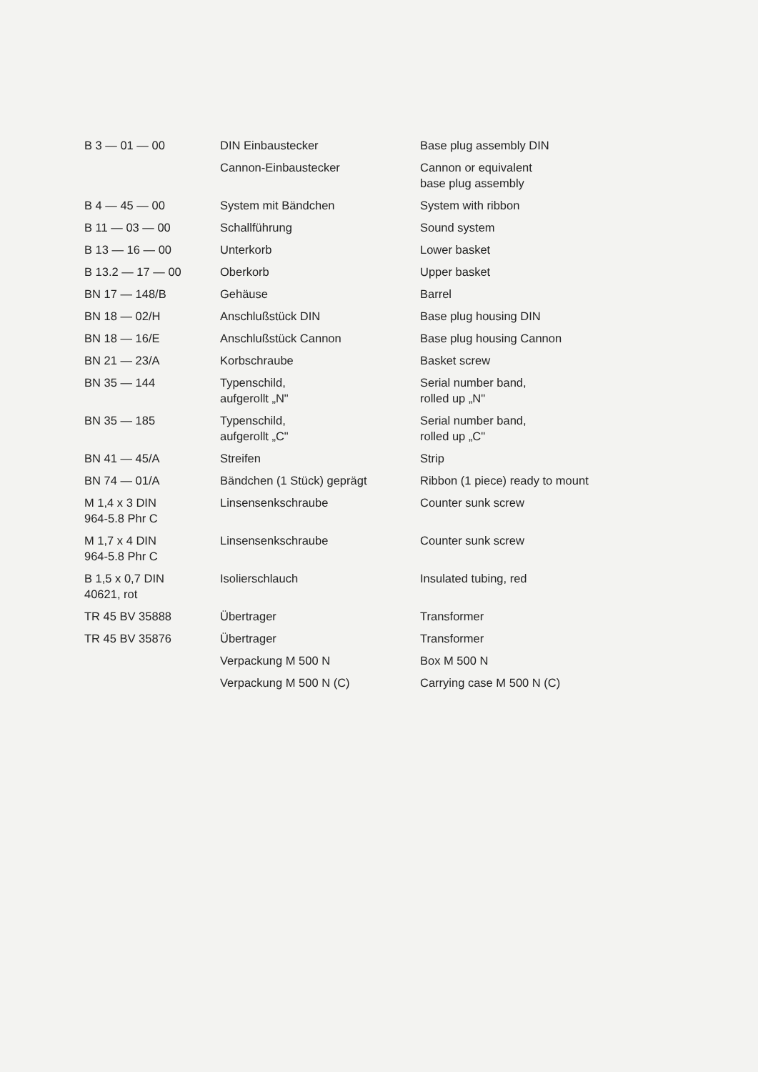| B 3 — 01 — 00 | DIN Einbaustecker | Base plug assembly DIN |
| | Cannon-Einbaustecker | Cannon or equivalent base plug assembly |
| B 4 — 45 — 00 | System mit Bändchen | System with ribbon |
| B 11 — 03 — 00 | Schallführung | Sound system |
| B 13 — 16 — 00 | Unterkorb | Lower basket |
| B 13.2 — 17 — 00 | Oberkorb | Upper basket |
| BN 17 — 148/B | Gehäuse | Barrel |
| BN 18 — 02/H | Anschlußstück DIN | Base plug housing DIN |
| BN 18 — 16/E | Anschlußstück Cannon | Base plug housing Cannon |
| BN 21 — 23/A | Korbschraube | Basket screw |
| BN 35 — 144 | Typenschild, aufgerollt „N" | Serial number band, rolled up „N" |
| BN 35 — 185 | Typenschild, aufgerollt „C" | Serial number band, rolled up „C" |
| BN 41 — 45/A | Streifen | Strip |
| BN 74 — 01/A | Bändchen (1 Stück) geprägt | Ribbon (1 piece) ready to mount |
| M 1,4 x 3 DIN 964-5.8 Phr C | Linsensenkschraube | Counter sunk screw |
| M 1,7 x 4 DIN 964-5.8 Phr C | Linsensenkschraube | Counter sunk screw |
| B 1,5 x 0,7 DIN 40621, rot | Isolierschlauch | Insulated tubing, red |
| TR 45 BV 35888 | Übertrager | Transformer |
| TR 45 BV 35876 | Übertrager | Transformer |
| | Verpackung M 500 N | Box M 500 N |
| | Verpackung M 500 N (C) | Carrying case M 500 N (C) |